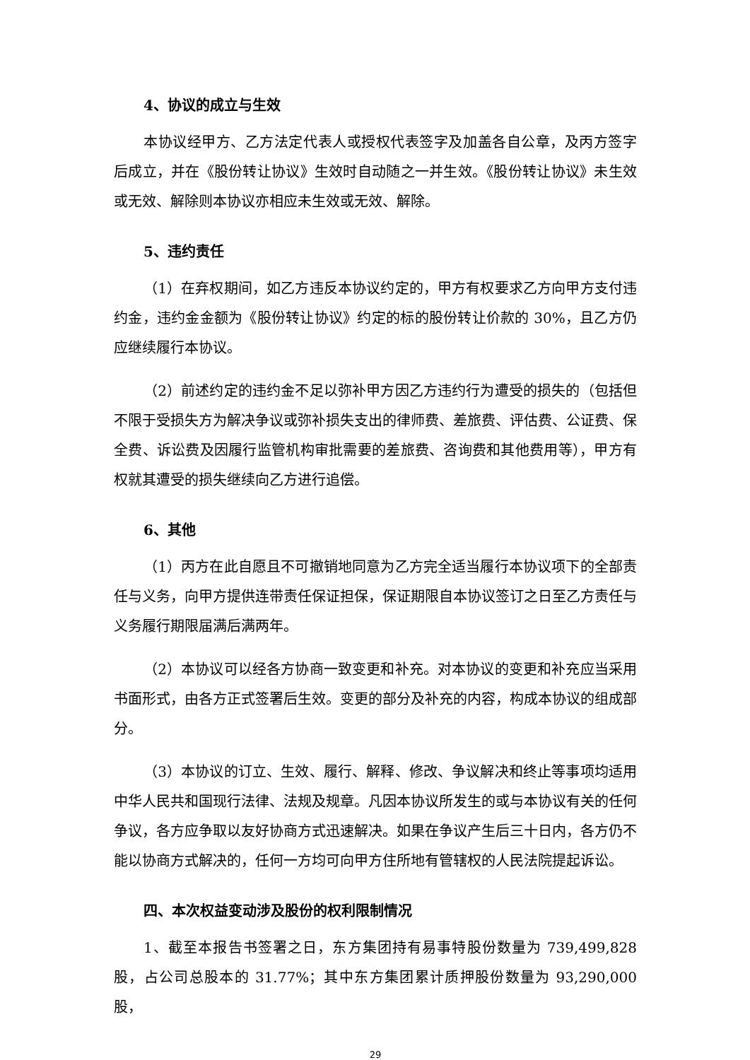4、协议的成立与生效
本协议经甲方、乙方法定代表人或授权代表签字及加盖各自公章，及丙方签字后成立，并在《股份转让协议》生效时自动随之一并生效。《股份转让协议》未生效或无效、解除则本协议亦相应未生效或无效、解除。
5、违约责任
（1）在弃权期间，如乙方违反本协议约定的，甲方有权要求乙方向甲方支付违约金，违约金金额为《股份转让协议》约定的标的股份转让价款的 30%，且乙方仍应继续履行本协议。
（2）前述约定的违约金不足以弥补甲方因乙方违约行为遭受的损失的（包括但不限于受损失方为解决争议或弥补损失支出的律师费、差旅费、评估费、公证费、保全费、诉讼费及因履行监管机构审批需要的差旅费、咨询费和其他费用等），甲方有权就其遭受的损失继续向乙方进行追偿。
6、其他
（1）丙方在此自愿且不可撤销地同意为乙方完全适当履行本协议项下的全部责任与义务，向甲方提供连带责任保证担保，保证期限自本协议签订之日至乙方责任与义务履行期限届满后满两年。
（2）本协议可以经各方协商一致变更和补充。对本协议的变更和补充应当采用书面形式，由各方正式签署后生效。变更的部分及补充的内容，构成本协议的组成部分。
（3）本协议的订立、生效、履行、解释、修改、争议解决和终止等事项均适用中华人民共和国现行法律、法规及规章。凡因本协议所发生的或与本协议有关的任何争议，各方应争取以友好协商方式迅速解决。如果在争议产生后三十日内，各方仍不能以协商方式解决的，任何一方均可向甲方住所地有管辖权的人民法院提起诉讼。
四、本次权益变动涉及股份的权利限制情况
1、截至本报告书签署之日，东方集团持有易事特股份数量为 739,499,828 股，占公司总股本的 31.77%；其中东方集团累计质押股份数量为 93,290,000 股，
29